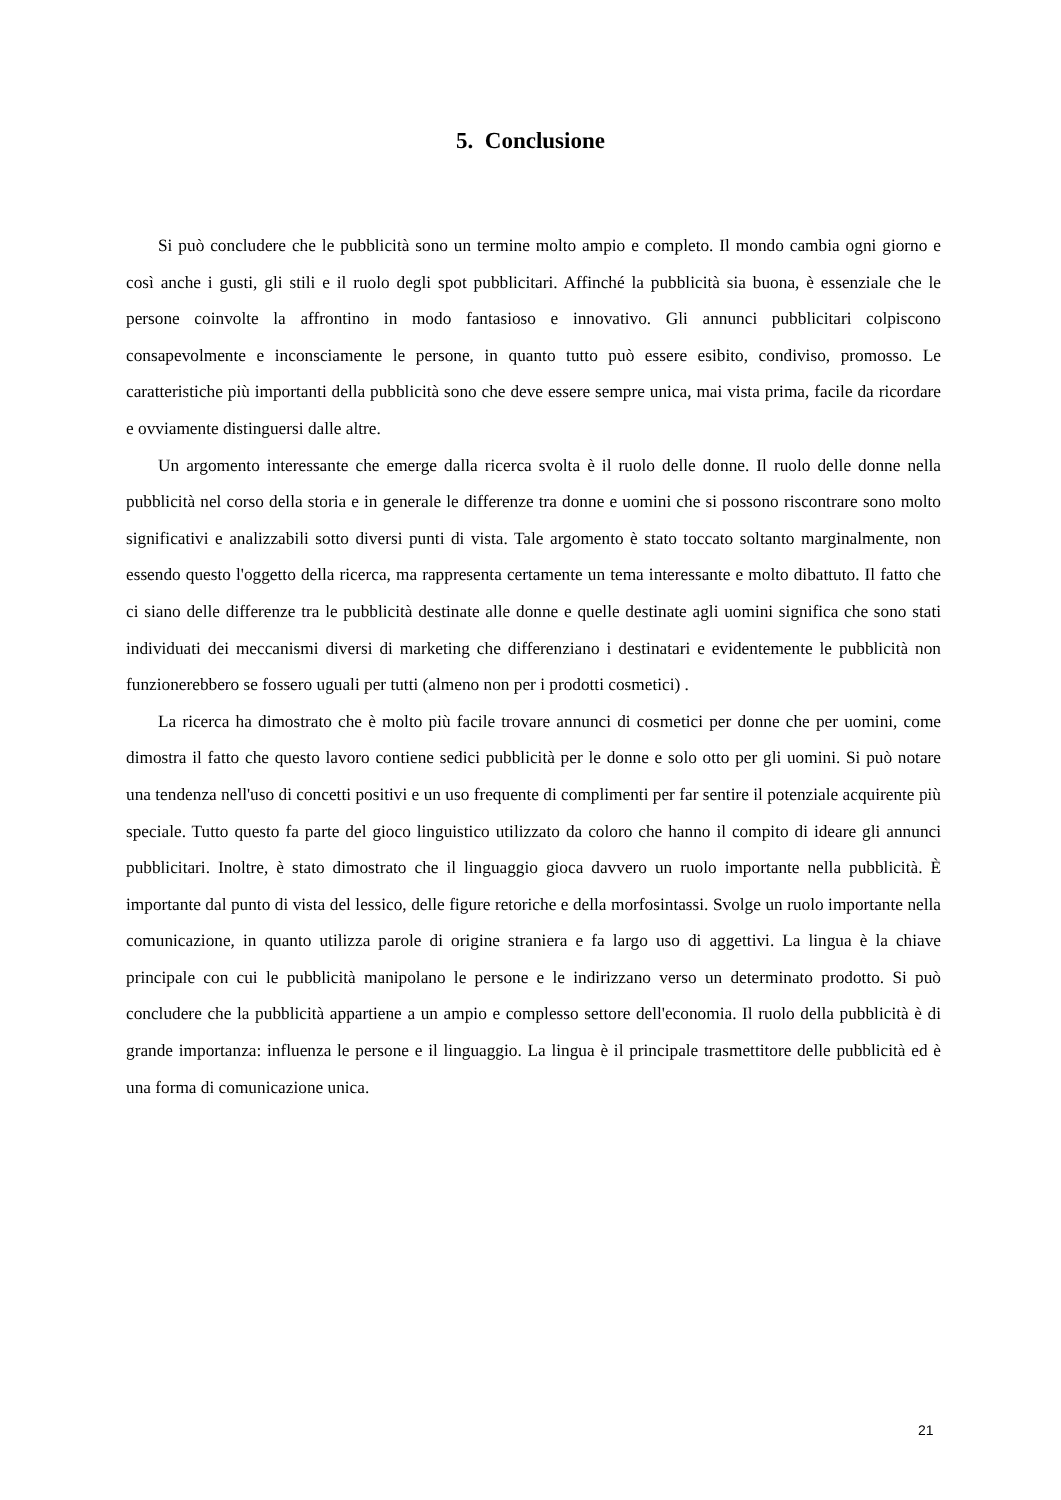5. Conclusione
Si può concludere che le pubblicità sono un termine molto ampio e completo. Il mondo cambia ogni giorno e così anche i gusti, gli stili e il ruolo degli spot pubblicitari. Affinché la pubblicità sia buona, è essenziale che le persone coinvolte la affrontino in modo fantasioso e innovativo. Gli annunci pubblicitari colpiscono consapevolmente e inconsciamente le persone, in quanto tutto può essere esibito, condiviso, promosso. Le caratteristiche più importanti della pubblicità sono che deve essere sempre unica, mai vista prima, facile da ricordare e ovviamente distinguersi dalle altre.
Un argomento interessante che emerge dalla ricerca svolta è il ruolo delle donne. Il ruolo delle donne nella pubblicità nel corso della storia e in generale le differenze tra donne e uomini che si possono riscontrare sono molto significativi e analizzabili sotto diversi punti di vista. Tale argomento è stato toccato soltanto marginalmente, non essendo questo l'oggetto della ricerca, ma rappresenta certamente un tema interessante e molto dibattuto. Il fatto che ci siano delle differenze tra le pubblicità destinate alle donne e quelle destinate agli uomini significa che sono stati individuati dei meccanismi diversi di marketing che differenziano i destinatari e evidentemente le pubblicità non funzionerebbero se fossero uguali per tutti (almeno non per i prodotti cosmetici) .
La ricerca ha dimostrato che è molto più facile trovare annunci di cosmetici per donne che per uomini, come dimostra il fatto che questo lavoro contiene sedici pubblicità per le donne e solo otto per gli uomini. Si può notare una tendenza nell'uso di concetti positivi e un uso frequente di complimenti per far sentire il potenziale acquirente più speciale. Tutto questo fa parte del gioco linguistico utilizzato da coloro che hanno il compito di ideare gli annunci pubblicitari. Inoltre, è stato dimostrato che il linguaggio gioca davvero un ruolo importante nella pubblicità. È importante dal punto di vista del lessico, delle figure retoriche e della morfosintassi. Svolge un ruolo importante nella comunicazione, in quanto utilizza parole di origine straniera e fa largo uso di aggettivi. La lingua è la chiave principale con cui le pubblicità manipolano le persone e le indirizzano verso un determinato prodotto. Si può concludere che la pubblicità appartiene a un ampio e complesso settore dell'economia. Il ruolo della pubblicità è di grande importanza: influenza le persone e il linguaggio. La lingua è il principale trasmettitore delle pubblicità ed è una forma di comunicazione unica.
21